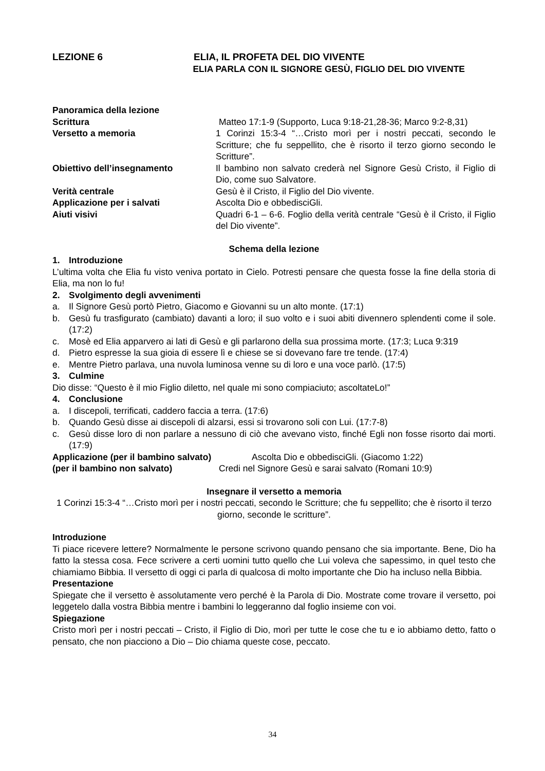LEZIONE 6 ELIA, IL PROFETA DEL DIO VIVENTE
ELIA PARLA CON IL SIGNORE GESÙ, FIGLIO DEL DIO VIVENTE
Panoramica della lezione
Scrittura Matteo 17:1-9 (Supporto, Luca 9:18-21,28-36; Marco 9:2-8,31)
Versetto a memoria 1 Corinzi 15:3-4 “…Cristo morì per i nostri peccati, secondo le Scritture; che fu seppellito, che è risorto il terzo giorno secondo le Scritture”.
Obiettivo dell’insegnamento Il bambino non salvato crederà nel Signore Gesù Cristo, il Figlio di Dio, come suo Salvatore.
Verità centrale Gesù è il Cristo, il Figlio del Dio vivente.
Applicazione per i salvati Ascolta Dio e obbedisciGli.
Aiuti visivi Quadri 6-1 – 6-6. Foglio della verità centrale “Gesù è il Cristo, il Figlio del Dio vivente”.
Schema della lezione
1. Introduzione
L’ultima volta che Elia fu visto veniva portato in Cielo. Potresti pensare che questa fosse la fine della storia di Elia, ma non lo fu!
2. Svolgimento degli avvenimenti
a. Il Signore Gesù portò Pietro, Giacomo e Giovanni su un alto monte. (17:1)
b. Gesù fu trasfigurato (cambiato) davanti a loro; il suo volto e i suoi abiti divennero splendenti come il sole. (17:2)
c. Mosè ed Elia apparvero ai lati di Gesù e gli parlarono della sua prossima morte. (17:3; Luca 9:319
d. Pietro espresse la sua gioia di essere lì e chiese se si dovevano fare tre tende. (17:4)
e. Mentre Pietro parlava, una nuvola luminosa venne su di loro e una voce parlò. (17:5)
3. Culmine
Dio disse: “Questo è il mio Figlio diletto, nel quale mi sono compiaciuto; ascoltateLo!”
4. Conclusione
a. I discepoli, terrificati, caddero faccia a terra. (17:6)
b. Quando Gesù disse ai discepoli di alzarsi, essi si trovarono soli con Lui. (17:7-8)
c. Gesù disse loro di non parlare a nessuno di ciò che avevano visto, finché Egli non fosse risorto dai morti. (17:9)
Applicazione (per il bambino salvato)
Ascolta Dio e obbedisciGli. (Giacomo 1:22)
(per il bambino non salvato) Credi nel Signore Gesù e sarai salvato (Romani 10:9)
Insegnare il versetto a memoria
1 Corinzi 15:3-4 “…Cristo morì per i nostri peccati, secondo le Scritture; che fu seppellito; che è risorto il terzo giorno, seconde le scritture”.
Introduzione
Ti piace ricevere lettere? Normalmente le persone scrivono quando pensano che sia importante. Bene, Dio ha fatto la stessa cosa. Fece scrivere a certi uomini tutto quello che Lui voleva che sapessimo, in quel testo che chiamiamo Bibbia. Il versetto di oggi ci parla di qualcosa di molto importante che Dio ha incluso nella Bibbia.
Presentazione
Spiegate che il versetto è assolutamente vero perché è la Parola di Dio. Mostrate come trovare il versetto, poi leggetelo dalla vostra Bibbia mentre i bambini lo leggeranno dal foglio insieme con voi.
Spiegazione
Cristo morì per i nostri peccati – Cristo, il Figlio di Dio, morì per tutte le cose che tu e io abbiamo detto, fatto o pensato, che non piacciono a Dio – Dio chiama queste cose, peccato.
34